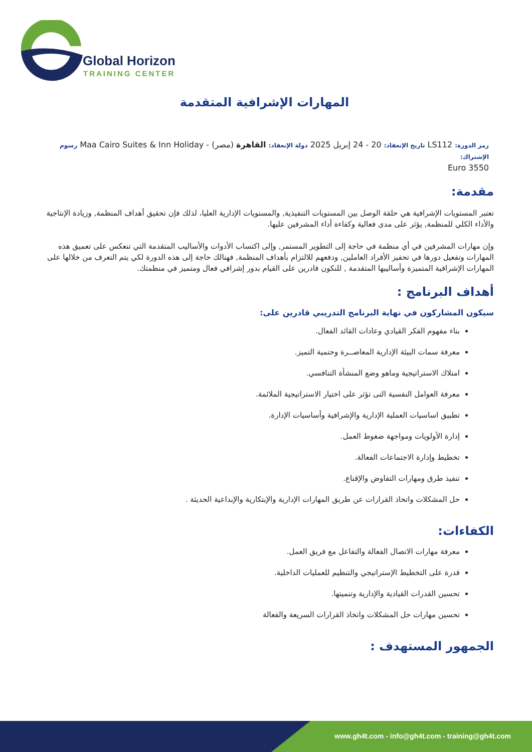Global Horizon
TRAINING CENTER
المهارات الإشرافية المتقدمة
رمز الدورة: LS112 تاريخ الإنعقاد: 20 - 24 إبريل 2025 دولة الإنعقاد: القاهرة (مصر) - Maa Cairo Suites & Inn Holiday رسوم الإشتراك:
3550 Euro
مقدمة:
تعتبر المستويات الإشرافية هي حلقة الوصل بين المستويات التنفيذية, والمستويات الإدارية العليا، لذلك فإن تحقيق أهداف المنظمة, وزيادة الإنتاجية والأداء الكلي للمنظمة, يؤثر على مدى فعالية وكفاءة أداء المشرفين عليها.
وإن مهارات المشرفين في أي منظمة في حاجة إلى التطوير المستمر, وإلى اكتساب الأدوات والأساليب المتقدمة التي تنعكس على تعميق هذه المهارات وتفعيل دورها في تحفيز الأفراد العاملين, ودفعهم للالتزام بأهداف المنظمة, فهنالك حاجة إلى هذه الدورة لكي يتم التعرف من خلالها على المهارات الإشرافية المتميزة وأساليبها المتقدمة , للنكون قادرين على القيام بدور إشرافي فعال ومتميز في منظمتك.
أهداف البرنامج :
سيكون المشاركون في نهاية البرنامج التدريبي قادرين على:
بناء مفهوم الفكر القيادي وعادات القائد الفعال.
معرفة سمات البيئة الإدارية المعاصــرة وحتمية التميز.
امتلاك الاستراتيجية وماهو وضع المنشأة التنافسي.
معرفة العوامل النفسية التى تؤثر على اختيار الاستراتيجية الملائمة.
تطبيق اساسيات العملية الإدارية والإشرافية وأساسيات الإدارة.
إدارة الأولويات ومواجهة ضغوط العمل.
تخطيط وإدارة الاجتماعات الفعالة.
تنفيذ طرق ومهارات التفاوض والإقناع.
حل المشكلات واتخاذ القرارات عن طريق المهارات الإدارية والإبتكارية والإبداعية الحديثة .
الكفاءات:
معرفة مهارات الاتصال الفعالة والتفاعل مع فريق العمل.
قدرة على التخطيط الإستراتيجي والتنظيم للعمليات الداخلية.
تحسين القدرات القيادية والإدارية وتنميتها.
تحسين مهارات حل المشكلات واتخاذ القرارات السريعة والفعالة
الجمهور المستهدف :
www.gh4t.com - info@gh4t.com - training@gh4t.com